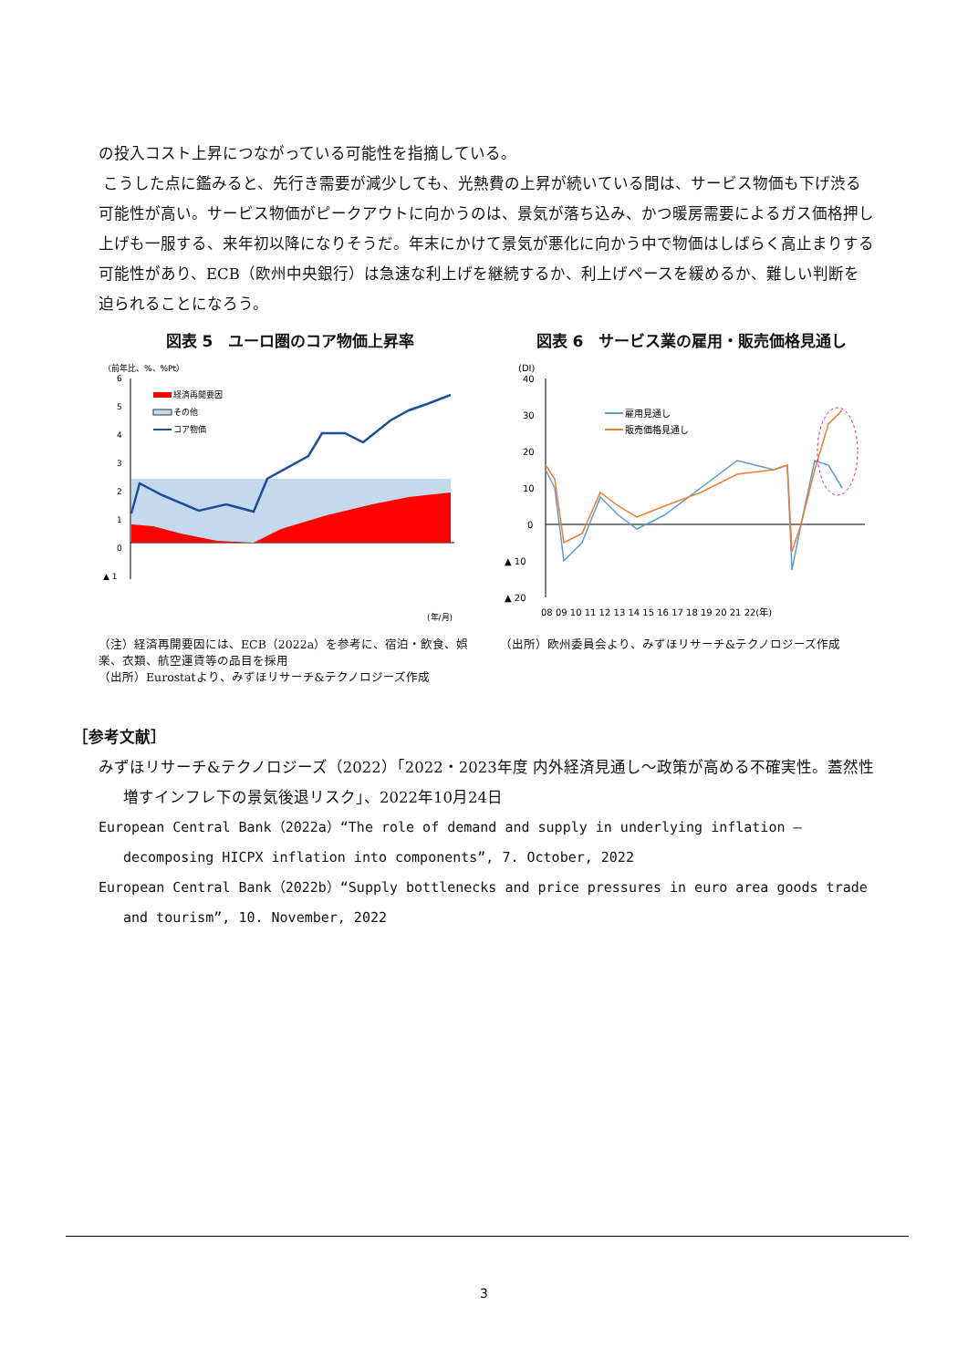の投入コスト上昇につながっている可能性を指摘している。
こうした点に鑑みると、先行き需要が減少しても、光熱費の上昇が続いている間は、サービス物価も下げ渋る可能性が高い。サービス物価がピークアウトに向かうのは、景気が落ち込み、かつ暖房需要によるガス価格押し上げも一服する、来年初以降になりそうだ。年末にかけて景気が悪化に向かう中で物価はしばらく高止まりする可能性があり、ECB（欧州中央銀行）は急速な利上げを継続するか、利上げペースを緩めるか、難しい判断を迫られることになろう。
図表 5　ユーロ圏のコア物価上昇率
（前年比、%、%Pt）
6
5
4
3
2
1
0
▲ 1
経済再開要因
その他
コア物価
(年/月)
（注）経済再開要因には、ECB（2022a）を参考に、宿泊・飲食、娯楽、衣類、航空運賃等の品目を採用
（出所）Eurostatより、みずほリサーチ&テクノロジーズ作成
図表 6　サービス業の雇用・販売価格見通し
(DI)
40
30
20
10
0
▲ 10
▲ 20
雇用見通し
販売価格見通し
08 09 10 11 12 13 14 15 16 17 18 19 20 21 22(年)
（出所）欧州委員会より、みずほリサーチ&テクノロジーズ作成
［参考文献］
みずほリサーチ&テクノロジーズ（2022）「2022・2023年度 内外経済見通し～政策が高める不確実性。蓋然性増すインフレ下の景気後退リスク」、2022年10月24日
European Central Bank（2022a）“The role of demand and supply in underlying inflation – decomposing HICPX inflation into components”, 7. October, 2022
European Central Bank（2022b）“Supply bottlenecks and price pressures in euro area goods trade and tourism”, 10. November, 2022
3